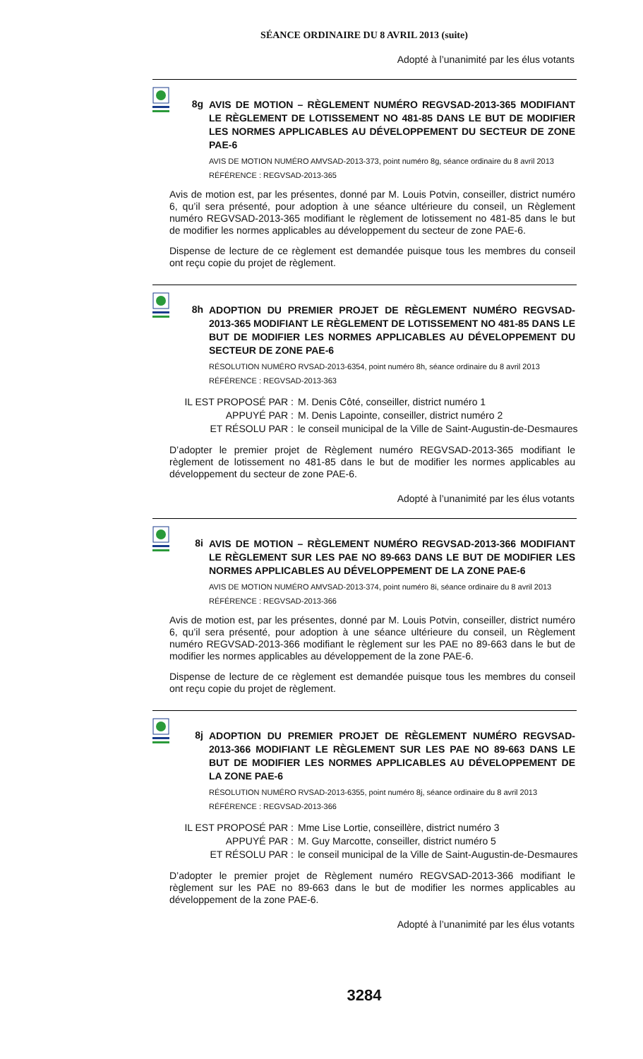SÉANCE ORDINAIRE DU 8 AVRIL 2013 (suite)
Adopté à l’unanimité par les élus votants
8g
AVIS DE MOTION – RÈGLEMENT NUMÉRO REGVSAD-2013-365 MODIFIANT LE RÈGLEMENT DE LOTISSEMENT NO 481-85 DANS LE BUT DE MODIFIER LES NORMES APPLICABLES AU DÉVELOPPEMENT DU SECTEUR DE ZONE PAE-6
AVIS DE MOTION NUMÉRO AMVSAD-2013-373, point numéro 8g, séance ordinaire du 8 avril 2013
RÉFÉRENCE : REGVSAD-2013-365
Avis de motion est, par les présentes, donné par M. Louis Potvin, conseiller, district numéro 6, qu’il sera présenté, pour adoption à une séance ultérieure du conseil, un Règlement numéro REGVSAD-2013-365 modifiant le règlement de lotissement no 481-85 dans le but de modifier les normes applicables au développement du secteur de zone PAE-6.
Dispense de lecture de ce règlement est demandée puisque tous les membres du conseil ont reçu copie du projet de règlement.
8h
ADOPTION DU PREMIER PROJET DE RÈGLEMENT NUMÉRO REGVSAD-2013-365 MODIFIANT LE RÈGLEMENT DE LOTISSEMENT NO 481-85 DANS LE BUT DE MODIFIER LES NORMES APPLICABLES AU DÉVELOPPEMENT DU SECTEUR DE ZONE PAE-6
RÉSOLUTION NUMÉRO RVSAD-2013-6354, point numéro 8h, séance ordinaire du 8 avril 2013
RÉFÉRENCE : REGVSAD-2013-363
IL EST PROPOSÉ PAR : M. Denis Côté, conseiller, district numéro 1
APPUYÉ PAR : M. Denis Lapointe, conseiller, district numéro 2
ET RÉSOLU PAR : le conseil municipal de la Ville de Saint-Augustin-de-Desmaures
D’adopter le premier projet de Règlement numéro REGVSAD-2013-365 modifiant le règlement de lotissement no 481-85 dans le but de modifier les normes applicables au développement du secteur de zone PAE-6.
Adopté à l’unanimité par les élus votants
8i
AVIS DE MOTION – RÈGLEMENT NUMÉRO REGVSAD-2013-366 MODIFIANT LE RÈGLEMENT SUR LES PAE NO 89-663 DANS LE BUT DE MODIFIER LES NORMES APPLICABLES AU DÉVELOPPEMENT DE LA ZONE PAE-6
AVIS DE MOTION NUMÉRO AMVSAD-2013-374, point numéro 8i, séance ordinaire du 8 avril 2013
RÉFÉRENCE : REGVSAD-2013-366
Avis de motion est, par les présentes, donné par M. Louis Potvin, conseiller, district numéro 6, qu’il sera présenté, pour adoption à une séance ultérieure du conseil, un Règlement numéro REGVSAD-2013-366 modifiant le règlement sur les PAE no 89-663 dans le but de modifier les normes applicables au développement de la zone PAE-6.
Dispense de lecture de ce règlement est demandée puisque tous les membres du conseil ont reçu copie du projet de règlement.
8j
ADOPTION DU PREMIER PROJET DE RÈGLEMENT NUMÉRO REGVSAD-2013-366 MODIFIANT LE RÈGLEMENT SUR LES PAE NO 89-663 DANS LE BUT DE MODIFIER LES NORMES APPLICABLES AU DÉVELOPPEMENT DE LA ZONE PAE-6
RÉSOLUTION NUMÉRO RVSAD-2013-6355, point numéro 8j, séance ordinaire du 8 avril 2013
RÉFÉRENCE : REGVSAD-2013-366
IL EST PROPOSÉ PAR : Mme Lise Lortie, conseillère, district numéro 3
APPUYÉ PAR : M. Guy Marcotte, conseiller, district numéro 5
ET RÉSOLU PAR : le conseil municipal de la Ville de Saint-Augustin-de-Desmaures
D’adopter le premier projet de Règlement numéro REGVSAD-2013-366 modifiant le règlement sur les PAE no 89-663 dans le but de modifier les normes applicables au développement de la zone PAE-6.
Adopté à l’unanimité par les élus votants
3284